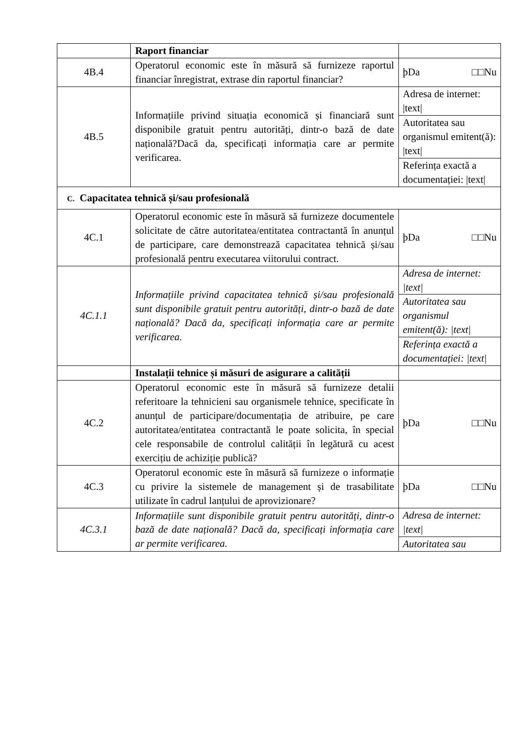| | Raport financiar | |
| 4B.4 | Operatorul economic este în măsură să furnizeze raportul financiar înregistrat, extrase din raportul financiar? | þDa □□Nu |
| 4B.5 | Informațiile privind situația economică și financiară sunt disponibile gratuit pentru autorități, dintr-o bază de date națională?Dacă da, specificați informația care ar permite verificarea. | Adresa de internet: /text/ |
| | | Autoritatea sau organismul emitent(ă): /text/ |
| | | Referința exactă a documentației: /text/ |
| C. Capacitatea tehnică și/sau profesională | | |
| 4C.1 | Operatorul economic este în măsură să furnizeze documentele solicitate de către autoritatea/entitatea contractantă în anunțul de participare, care demonstrează capacitatea tehnică și/sau profesională pentru executarea viitorului contract. | þDa □□Nu |
| 4C.1.1 | Informațiile privind capacitatea tehnică și/sau profesională sunt disponibile gratuit pentru autorități, dintr-o bază de date națională? Dacă da, specificați informația care ar permite verificarea. | Adresa de internet: /text/ |
| | | Autoritatea sau organismul emitent(ă): /text/ |
| | | Referința exactă a documentației: /text/ |
| | Instalații tehnice și măsuri de asigurare a calității | |
| 4C.2 | Operatorul economic este în măsură să furnizeze detalii referitoare la tehnicieni sau organismele tehnice, specificate în anunțul de participare/documentația de atribuire, pe care autoritatea/entitatea contractantă le poate solicita, în special cele responsabile de controlul calității în legătură cu acest exercițiu de achiziție publică? | þDa □□Nu |
| 4C.3 | Operatorul economic este în măsură să furnizeze o informație cu privire la sistemele de management și de trasabilitate utilizate în cadrul lanțului de aprovizionare? | þDa □□Nu |
| 4C.3.1 | Informațiile sunt disponibile gratuit pentru autorități, dintr-o bază de date națională? Dacă da, specificați informația care ar permite verificarea. | Adresa de internet: /text/ |
| | | Autoritatea sau |